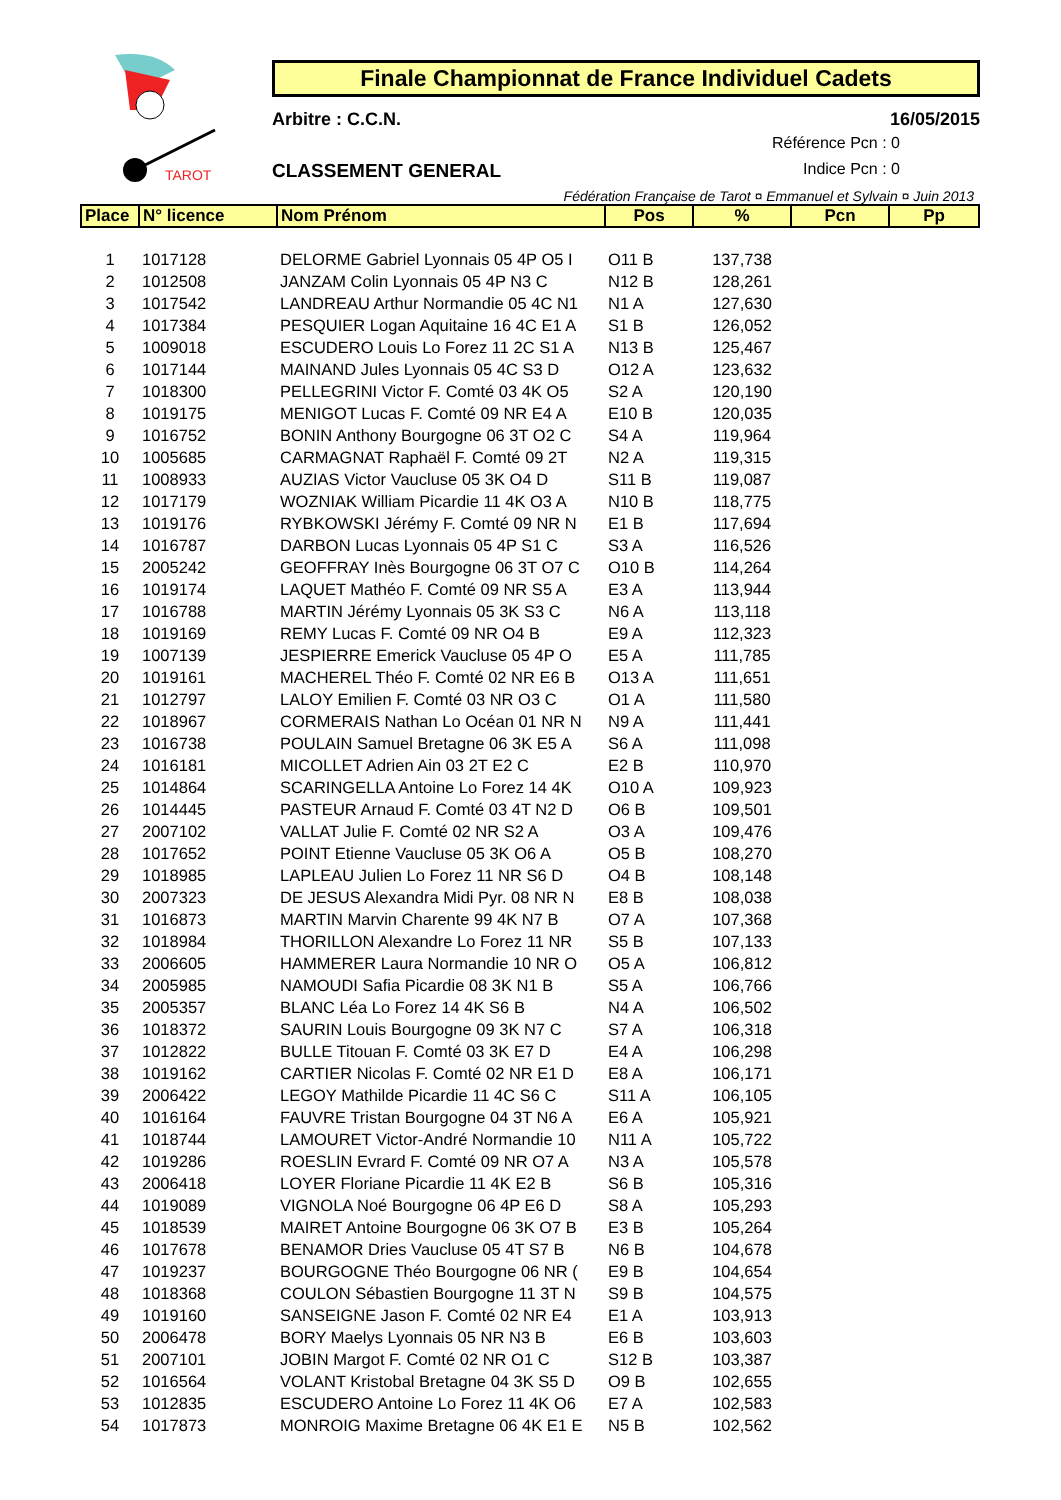TAROT
Finale Championnat de France Individuel Cadets
Arbitre : C.C.N. 16/05/2015
Référence Pcn : 0
Indice Pcn : 0
CLASSEMENT GENERAL
Fédération Française de Tarot ¤ Emmanuel et Sylvain ¤ Juin 2013
| Place | N° licence | Nom Prénom | Pos | % | Pcn | Pp |
| --- | --- | --- | --- | --- | --- | --- |
| 1 | 1017128 | DELORME Gabriel Lyonnais 05 4P O5 I | O11 B | 137,738 | | |
| 2 | 1012508 | JANZAM Colin Lyonnais 05 4P N3 C | N12 B | 128,261 | | |
| 3 | 1017542 | LANDREAU Arthur Normandie 05 4C N1 | N1 A | 127,630 | | |
| 4 | 1017384 | PESQUIER Logan Aquitaine 16 4C E1 A | S1 B | 126,052 | | |
| 5 | 1009018 | ESCUDERO Louis Lo Forez 11 2C S1 A | N13 B | 125,467 | | |
| 6 | 1017144 | MAINAND Jules Lyonnais 05 4C S3 D | O12 A | 123,632 | | |
| 7 | 1018300 | PELLEGRINI Victor F. Comté 03 4K O5 | S2 A | 120,190 | | |
| 8 | 1019175 | MENIGOT Lucas F. Comté 09 NR E4 A | E10 B | 120,035 | | |
| 9 | 1016752 | BONIN Anthony Bourgogne 06 3T O2 C | S4 A | 119,964 | | |
| 10 | 1005685 | CARMAGNAT Raphaël F. Comté 09 2T | N2 A | 119,315 | | |
| 11 | 1008933 | AUZIAS Victor Vaucluse 05 3K O4 D | S11 B | 119,087 | | |
| 12 | 1017179 | WOZNIAK William Picardie 11 4K O3 A | N10 B | 118,775 | | |
| 13 | 1019176 | RYBKOWSKI Jérémy F. Comté 09 NR N | E1 B | 117,694 | | |
| 14 | 1016787 | DARBON Lucas Lyonnais 05 4P S1 C | S3 A | 116,526 | | |
| 15 | 2005242 | GEOFFRAY Inès Bourgogne 06 3T O7 C | O10 B | 114,264 | | |
| 16 | 1019174 | LAQUET Mathéo F. Comté 09 NR S5 A | E3 A | 113,944 | | |
| 17 | 1016788 | MARTIN Jérémy Lyonnais 05 3K S3 C | N6 A | 113,118 | | |
| 18 | 1019169 | REMY Lucas F. Comté 09 NR O4 B | E9 A | 112,323 | | |
| 19 | 1007139 | JESPIERRE Emerick Vaucluse 05 4P O | E5 A | 111,785 | | |
| 20 | 1019161 | MACHEREL Théo F. Comté 02 NR E6 B | O13 A | 111,651 | | |
| 21 | 1012797 | LALOY Emilien F. Comté 03 NR O3 C | O1 A | 111,580 | | |
| 22 | 1018967 | CORMERAIS Nathan Lo Océan 01 NR N | N9 A | 111,441 | | |
| 23 | 1016738 | POULAIN Samuel Bretagne 06 3K E5 A | S6 A | 111,098 | | |
| 24 | 1016181 | MICOLLET Adrien Ain 03 2T E2 C | E2 B | 110,970 | | |
| 25 | 1014864 | SCARINGELLA Antoine Lo Forez 14 4K | O10 A | 109,923 | | |
| 26 | 1014445 | PASTEUR Arnaud F. Comté 03 4T N2 D | O6 B | 109,501 | | |
| 27 | 2007102 | VALLAT Julie F. Comté 02 NR S2 A | O3 A | 109,476 | | |
| 28 | 1017652 | POINT Etienne Vaucluse 05 3K O6 A | O5 B | 108,270 | | |
| 29 | 1018985 | LAPLEAU Julien Lo Forez 11 NR S6 D | O4 B | 108,148 | | |
| 30 | 2007323 | DE JESUS Alexandra Midi Pyr. 08 NR N | E8 B | 108,038 | | |
| 31 | 1016873 | MARTIN Marvin Charente 99 4K N7 B | O7 A | 107,368 | | |
| 32 | 1018984 | THORILLON Alexandre Lo Forez 11 NR | S5 B | 107,133 | | |
| 33 | 2006605 | HAMMERER Laura Normandie 10 NR O | O5 A | 106,812 | | |
| 34 | 2005985 | NAMOUDI Safia Picardie 08 3K N1 B | S5 A | 106,766 | | |
| 35 | 2005357 | BLANC Léa Lo Forez 14 4K S6 B | N4 A | 106,502 | | |
| 36 | 1018372 | SAURIN Louis Bourgogne 09 3K N7 C | S7 A | 106,318 | | |
| 37 | 1012822 | BULLE Titouan F. Comté 03 3K E7 D | E4 A | 106,298 | | |
| 38 | 1019162 | CARTIER Nicolas F. Comté 02 NR E1 D | E8 A | 106,171 | | |
| 39 | 2006422 | LEGOY Mathilde Picardie 11 4C S6 C | S11 A | 106,105 | | |
| 40 | 1016164 | FAUVRE Tristan Bourgogne 04 3T N6 A | E6 A | 105,921 | | |
| 41 | 1018744 | LAMOURET Victor-André Normandie 10 | N11 A | 105,722 | | |
| 42 | 1019286 | ROESLIN Evrard F. Comté 09 NR O7 A | N3 A | 105,578 | | |
| 43 | 2006418 | LOYER Floriane Picardie 11 4K E2 B | S6 B | 105,316 | | |
| 44 | 1019089 | VIGNOLA Noé Bourgogne 06 4P E6 D | S8 A | 105,293 | | |
| 45 | 1018539 | MAIRET Antoine Bourgogne 06 3K O7 B | E3 B | 105,264 | | |
| 46 | 1017678 | BENAMOR Dries Vaucluse 05 4T S7 B | N6 B | 104,678 | | |
| 47 | 1019237 | BOURGOGNE Théo Bourgogne 06 NR ( | E9 B | 104,654 | | |
| 48 | 1018368 | COULON Sébastien Bourgogne 11 3T N | S9 B | 104,575 | | |
| 49 | 1019160 | SANSEIGNE Jason F. Comté 02 NR E4 | E1 A | 103,913 | | |
| 50 | 2006478 | BORY Maelys Lyonnais 05 NR N3 B | E6 B | 103,603 | | |
| 51 | 2007101 | JOBIN Margot F. Comté 02 NR O1 C | S12 B | 103,387 | | |
| 52 | 1016564 | VOLANT Kristobal Bretagne 04 3K S5 D | O9 B | 102,655 | | |
| 53 | 1012835 | ESCUDERO Antoine Lo Forez 11 4K O6 | E7 A | 102,583 | | |
| 54 | 1017873 | MONROIG Maxime Bretagne 06 4K E1 E | N5 B | 102,562 | | |